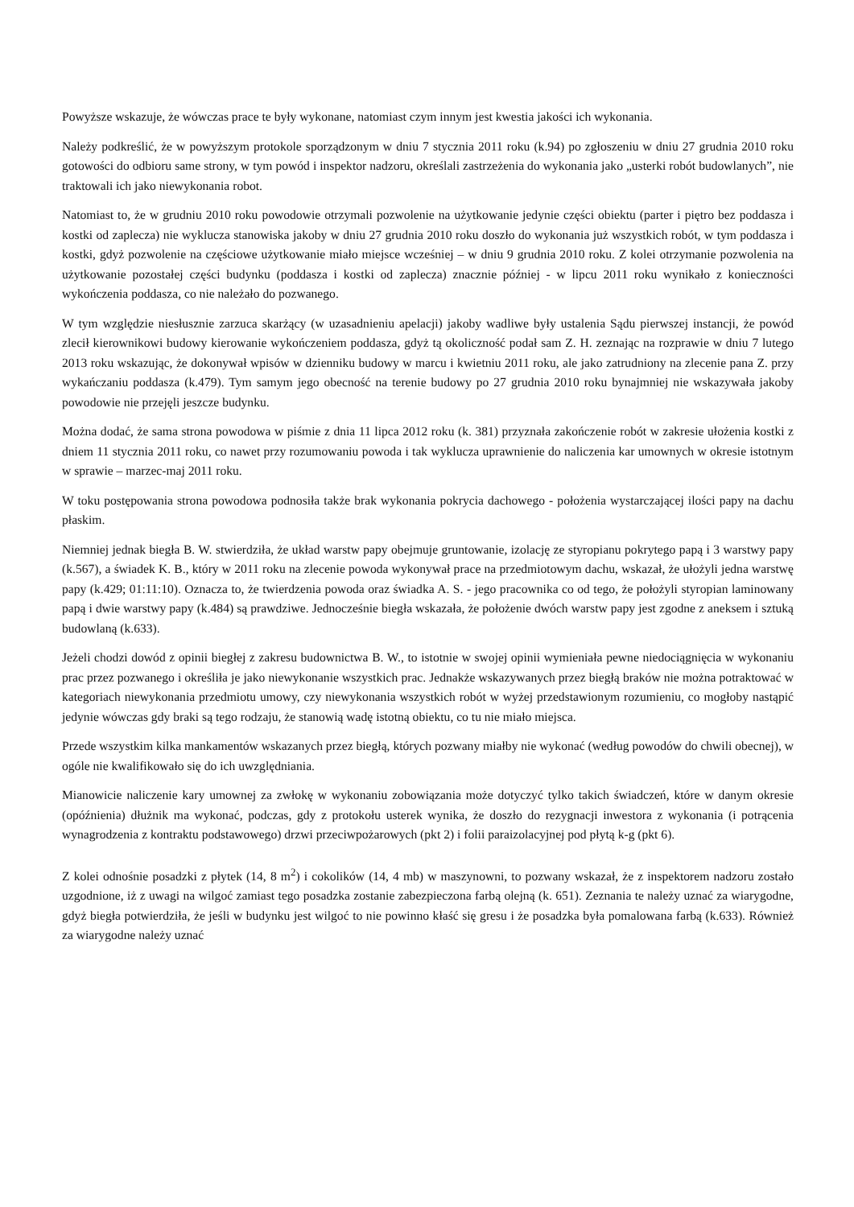Powyższe wskazuje, że wówczas prace te były wykonane, natomiast czym innym jest kwestia jakości ich wykonania.
Należy podkreślić, że w powyższym protokole sporządzonym w dniu 7 stycznia 2011 roku (k.94) po zgłoszeniu w dniu 27 grudnia 2010 roku gotowości do odbioru same strony, w tym powód i inspektor nadzoru, określali zastrzeżenia do wykonania jako „usterki robót budowlanych”, nie traktowali ich jako niewykonania robot.
Natomiast to, że w grudniu 2010 roku powodowie otrzymali pozwolenie na użytkowanie jedynie części obiektu (parter i piętro bez poddasza i kostki od zaplecza) nie wyklucza stanowiska jakoby w dniu 27 grudnia 2010 roku doszło do wykonania już wszystkich robót, w tym poddasza i kostki, gdyż pozwolenie na częściowe użytkowanie miało miejsce wcześniej – w dniu 9 grudnia 2010 roku. Z kolei otrzymanie pozwolenia na użytkowanie pozostałej części budynku (poddasza i kostki od zaplecza) znacznie później - w lipcu 2011 roku wynikało z konieczności wykończenia poddasza, co nie należało do pozwanego.
W tym względzie niesłusznie zarzuca skarżący (w uzasadnieniu apelacji) jakoby wadliwe były ustalenia Sądu pierwszej instancji, że powód zlecił kierownikowi budowy kierowanie wykończeniem poddasza, gdyż tą okoliczność podał sam Z. H. zeznając na rozprawie w dniu 7 lutego 2013 roku wskazując, że dokonywał wpisów w dzienniku budowy w marcu i kwietniu 2011 roku, ale jako zatrudniony na zlecenie pana Z. przy wykańczaniu poddasza (k.479). Tym samym jego obecność na terenie budowy po 27 grudnia 2010 roku bynajmniej nie wskazywała jakoby powodowie nie przejęli jeszcze budynku.
Można dodać, że sama strona powodowa w piśmie z dnia 11 lipca 2012 roku (k. 381) przyznała zakończenie robót w zakresie ułożenia kostki z dniem 11 stycznia 2011 roku, co nawet przy rozumowaniu powoda i tak wyklucza uprawnienie do naliczenia kar umownych w okresie istotnym w sprawie – marzec-maj 2011 roku.
W toku postępowania strona powodowa podnosiła także brak wykonania pokrycia dachowego - położenia wystarczającej ilości papy na dachu płaskim.
Niemniej jednak biegła B. W. stwierdziła, że układ warstw papy obejmuje gruntowanie, izolację ze styropianu pokrytego papą i 3 warstwy papy (k.567), a świadek K. B., który w 2011 roku na zlecenie powoda wykonywał prace na przedmiotowym dachu, wskazał, że ułożyli jedna warstwę papy (k.429; 01:11:10). Oznacza to, że twierdzenia powoda oraz świadka A. S. - jego pracownika co od tego, że położyli styropian laminowany papą i dwie warstwy papy (k.484) są prawdziwe. Jednocześnie biegła wskazała, że położenie dwóch warstw papy jest zgodne z aneksem i sztuką budowlaną (k.633).
Jeżeli chodzi dowód z opinii biegłej z zakresu budownictwa B. W., to istotnie w swojej opinii wymieniała pewne niedociągnięcia w wykonaniu prac przez pozwanego i określiła je jako niewykonanie wszystkich prac. Jednakże wskazywanych przez biegłą braków nie można potraktować w kategoriach niewykonania przedmiotu umowy, czy niewykonania wszystkich robót w wyżej przedstawionym rozumieniu, co mogłoby nastąpić jedynie wówczas gdy braki są tego rodzaju, że stanowią wadę istotną obiektu, co tu nie miało miejsca.
Przede wszystkim kilka mankamentów wskazanych przez biegłą, których pozwany miałby nie wykonać (według powodów do chwili obecnej), w ogóle nie kwalifikowało się do ich uwzględniania.
Mianowicie naliczenie kary umownej za zwłokę w wykonaniu zobowiązania może dotyczyć tylko takich świadczeń, które w danym okresie (opóźnienia) dłużnik ma wykonać, podczas, gdy z protokołu usterek wynika, że doszło do rezygnacji inwestora z wykonania (i potrącenia wynagrodzenia z kontraktu podstawowego) drzwi przeciwpożarowych (pkt 2) i folii paraizolacyjnej pod płytą k-g (pkt 6).
Z kolei odnośnie posadzki z płytek (14, 8 m<sup>2</sup>) i cokolików (14, 4 mb) w maszynowni, to pozwany wskazał, że z inspektorem nadzoru zostało uzgodnione, iż z uwagi na wilgoć zamiast tego posadzka zostanie zabezpieczona farbą olejną (k. 651). Zeznania te należy uznać za wiarygodne, gdyż biegła potwierdziła, że jeśli w budynku jest wilgoć to nie powinno kłaść się gresu i że posadzka była pomalowana farbą (k.633). Również za wiarygodne należy uznać